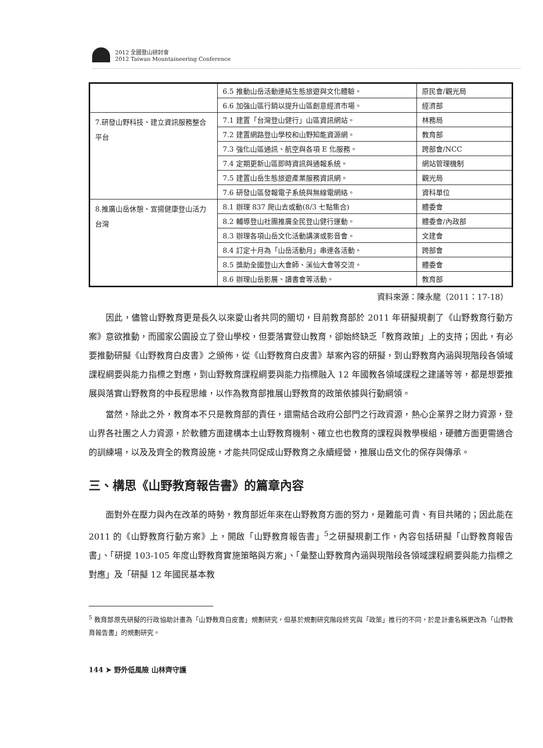2012 全國登山研討會
2012 Taiwan Mountaineering Conference
| | 6.5 推動山岳活動連結生態旅遊與文化體驗。 | 原民會/觀光局 |
| | 6.6 加強山區行銷以提升山區創意經濟市場。 | 經濟部 |
| 7.研發山野科技、建立資訊服務整合平台 | 7.1 建置「台灣登山健行」山區資訊網站。 | 林務局 |
| | 7.2 建置網路登山學校和山野知能資源網。 | 教育部 |
| | 7.3 強化山區通訊、航空與各項 E 化服務。 | 跨部會/NCC |
| | 7.4 定期更新山區即時資訊與通報系統。 | 網站管理機制 |
| | 7.5 建置山岳生態旅遊產業服務資訊網。 | 觀光局 |
| | 7.6 研發山區發報電子系統與無線電網絡。 | 資科單位 |
| 8.推廣山岳休憩、宣揚健康登山活力台灣 | 8.1 辦理 837 爬山去或動(8/3 七點集合) | 體委會 |
| | 8.2 輔導登山社團推廣全民登山健行運動。 | 體委會/內政部 |
| | 8.3 辦理各項山岳文化活動講演或影音會。 | 文建會 |
| | 8.4 訂定十月為「山岳活動月」串連各活動。 | 跨部會 |
| | 8.5 獎助全國登山大會師、溪仙大會等交流。 | 體委會 |
| | 8.6 辦理山岳影展、讀書會等活動。 | 教育部 |
資料來源：陳永龍（2011：17-18）
因此，儘管山野教育更是長久以來愛山者共同的關切，目前教育部於 2011 年研擬規劃了《山野教育行動方案》意欲推動，而國家公園設立了登山學校，但要落實登山教育，卻始終缺乏「教育政策」上的支持；因此，有必要推動研擬《山野教育白皮書》之頒佈，從《山野教育白皮書》草案內容的研擬，到山野教育內涵與現階段各領域課程綱要與能力指標之對應，到山野教育課程綱要與能力指標融入 12 年國教各領域課程之建議等等，都是想要推展與落實山野教育的中長程思維，以作為教育部推展山野教育的政策依據與行動綱領。
當然，除此之外，教育本不只是教育部的責任，還需結合政府公部門之行政資源，熱心企業界之財力資源，登山界各社團之人力資源，於軟體方面建構本土山野教育機制、確立也也教育的課程與教學模組，硬體方面更需適合的訓練場，以及及齊全的教育設施，才能共同促成山野教育之永續經營，推展山岳文化的保存與傳承。
三、構思《山野教育報告書》的篇章內容
面對外在壓力與內在改革的時勢，教育部近年來在山野教育方面的努力，是難能可貴、有目共睹的；因此能在 2011 的《山野教育行動方案》上，開啟「山野教育報告書」<sup>5</sup>之研擬規劃工作，內容包括研擬「山野教育報告書」、「研提 103-105 年度山野教育實施策略與方案」、「彙整山野教育內涵與現階段各領域課程綱要與能力指標之對應」及「研擬 12 年國民基本教
<sup>5</sup> 教育部原先研擬的行政協助計畫為「山野教育白皮書」規劃研究，但基於規劃研究階段終究與「政策」推行的不同，於是計畫名稱更改為「山野教育報告書」的規劃研究。
144 ➤ 野外低風險 山林齊守護